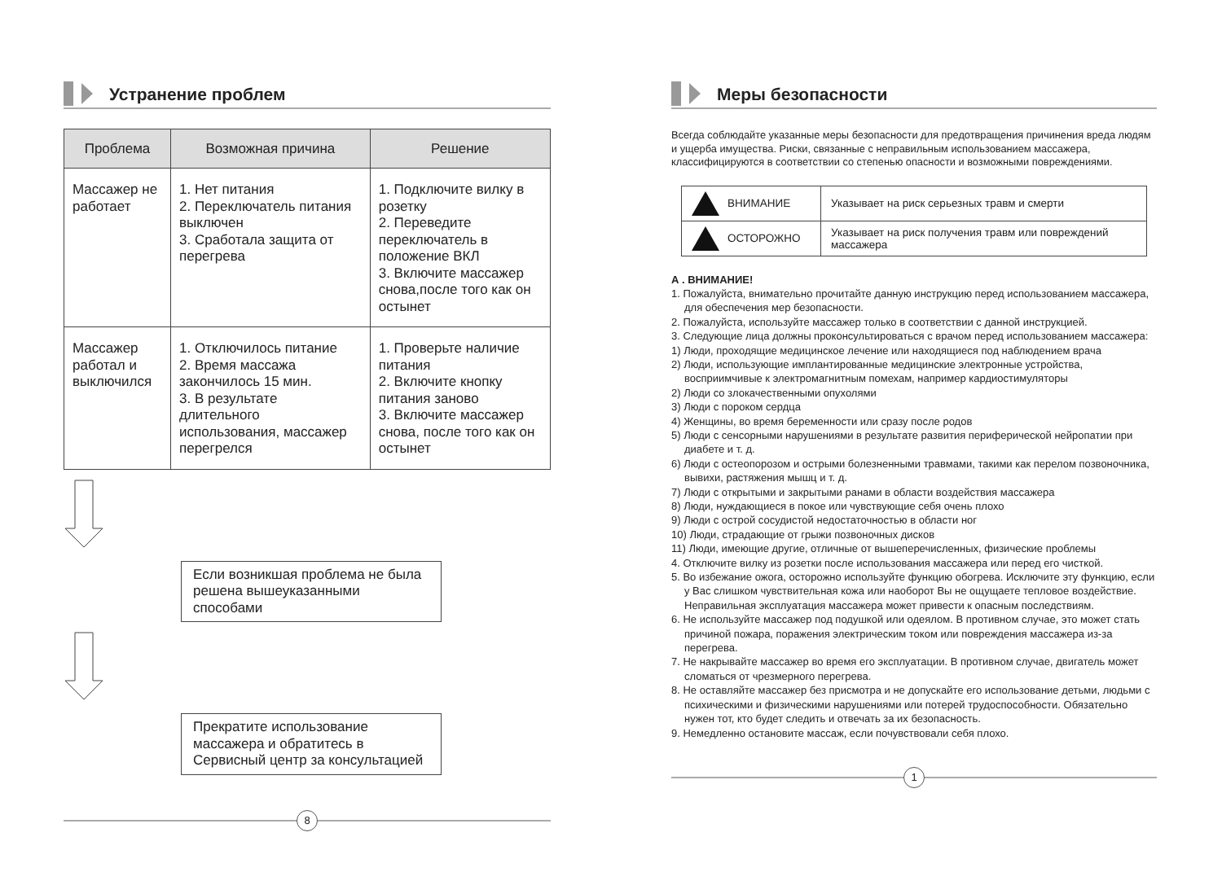Устранение проблем
| Проблема | Возможная причина | Решение |
| --- | --- | --- |
| Массажер не работает | 1. Нет питания 2. Переключатель питания выключен 3. Сработала защита от перегрева | 1. Подключите вилку в розетку 2. Переведите переключатель в положение ВКЛ 3. Включите массажер снова,после того как он остынет |
| Массажер работал и выключился | 1. Отключилось питание 2. Время массажа закончилось 15 мин. 3. В результате длительного использования, массажер перегрелся | 1. Проверьте наличие питания 2. Включите кнопку питания заново 3. Включите массажер снова, после того как он остынет |
Если возникшая проблема не была решена вышеуказанными способами
Прекратите использование массажера и обратитесь в Сервисный центр за консультацией
8
Меры безопасности
Всегда соблюдайте указанные меры безопасности для предотвращения причинения вреда людям и ущерба имущества. Риски, связанные с неправильным использованием массажера, классифицируются в соответствии со степенью опасности и возможными повреждениями.
| ВНИМАНИЕ | Указывает на риск серьезных травм и смерти |
| ОСТОРОЖНО | Указывает на риск получения травм или повреждений массажера |
А . ВНИМАНИЕ!
1. Пожалуйста, внимательно прочитайте данную инструкцию перед использованием массажера, для обеспечения мер безопасности.
2. Пожалуйста, используйте массажер только в соответствии с данной инструкцией.
3. Следующие лица должны проконсультироваться с врачом перед использованием массажера:
1) Люди, проходящие медицинское лечение или находящиеся под наблюдением врача
2) Люди, использующие имплантированные медицинские электронные устройства, восприимчивые к электромагнитным помехам, например кардиостимуляторы
2) Люди со злокачественными опухолями
3) Люди с пороком сердца
4) Женщины, во время беременности или сразу после родов
5) Люди с сенсорными нарушениями в результате развития периферической нейропатии при диабете и т. д.
6) Люди с остеопорозом и острыми болезненными травмами, такими как перелом позвоночника, вывихи, растяжения мышц и т. д.
7) Люди с открытыми и закрытыми ранами в области воздействия массажера
8) Люди, нуждающиеся в покое или чувствующие себя очень плохо
9) Люди с острой сосудистой недостаточностью в области ног
10) Люди, страдающие от грыжи позвоночных дисков
11) Люди, имеющие другие, отличные от вышеперечисленных, физические проблемы
4. Отключите вилку из розетки после использования массажера или перед его чисткой.
5. Во избежание ожога, осторожно используйте функцию обогрева. Исключите эту функцию, если у Вас слишком чувствительная кожа или наоборот Вы не ощущаете тепловое воздействие. Неправильная эксплуатация массажера может привести к опасным последствиям.
6. Не используйте массажер под подушкой или одеялом. В противном случае, это может стать причиной пожара, поражения электрическим током или повреждения массажера из-за перегрева.
7. Не накрывайте массажер во время его эксплуатации. В противном случае, двигатель может сломаться от чрезмерного перегрева.
8. Не оставляйте массажер без присмотра и не допускайте его использование детьми, людьми с психическими и физическими нарушениями или потерей трудоспособности. Обязательно нужен тот, кто будет следить и отвечать за их безопасность.
9. Немедленно остановите массаж, если почувствовали себя плохо.
1